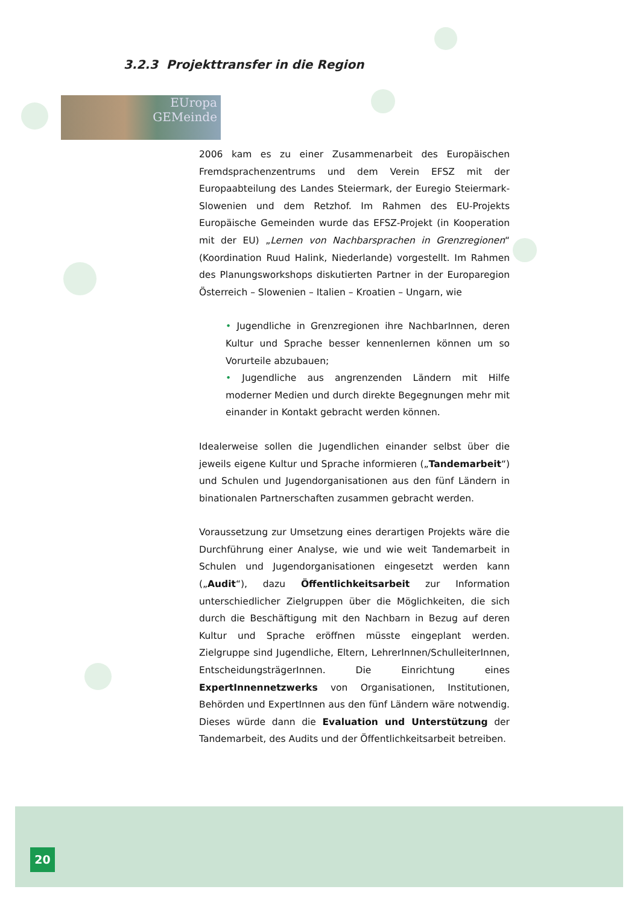3.2.3 Projekttransfer in die Region
EUropa
GEMeinde
2006 kam es zu einer Zusammenarbeit des Europäischen Fremdsprachenzentrums und dem Verein EFSZ mit der Europaabteilung des Landes Steiermark, der Euregio Steiermark-Slowenien und dem Retzhof. Im Rahmen des EU-Projekts Europäische Gemeinden wurde das EFSZ-Projekt (in Kooperation mit der EU) „Lernen von Nachbarsprachen in Grenzregionen“ (Koordination Ruud Halink, Niederlande) vorgestellt. Im Rahmen des Planungsworkshops diskutierten Partner in der Europaregion Österreich – Slowenien – Italien – Kroatien – Ungarn, wie
• Jugendliche in Grenzregionen ihre NachbarInnen, deren Kultur und Sprache besser kennenlernen können um so Vorurteile abzubauen;
• Jugendliche aus angrenzenden Ländern mit Hilfe moderner Medien und durch direkte Begegnungen mehr mit einander in Kontakt gebracht werden können.
Idealerweise sollen die Jugendlichen einander selbst über die jeweils eigene Kultur und Sprache informieren („Tandemarbeit“) und Schulen und Jugendorganisationen aus den fünf Ländern in binationalen Partnerschaften zusammen gebracht werden.
Voraussetzung zur Umsetzung eines derartigen Projekts wäre die Durchführung einer Analyse, wie und wie weit Tandemarbeit in Schulen und Jugendorganisationen eingesetzt werden kann („Audit“), dazu Öffentlichkeitsarbeit zur Information unterschiedlicher Zielgruppen über die Möglichkeiten, die sich durch die Beschäftigung mit den Nachbarn in Bezug auf deren Kultur und Sprache eröffnen müsste eingeplant werden. Zielgruppe sind Jugendliche, Eltern, LehrerInnen/SchulleiterInnen, EntscheidungsträgerInnen. Die Einrichtung eines ExpertInnennetzwerks von Organisationen, Institutionen, Behörden und ExpertInnen aus den fünf Ländern wäre notwendig. Dieses würde dann die Evaluation und Unterstützung der Tandemarbeit, des Audits und der Öffentlichkeitsarbeit betreiben.
20